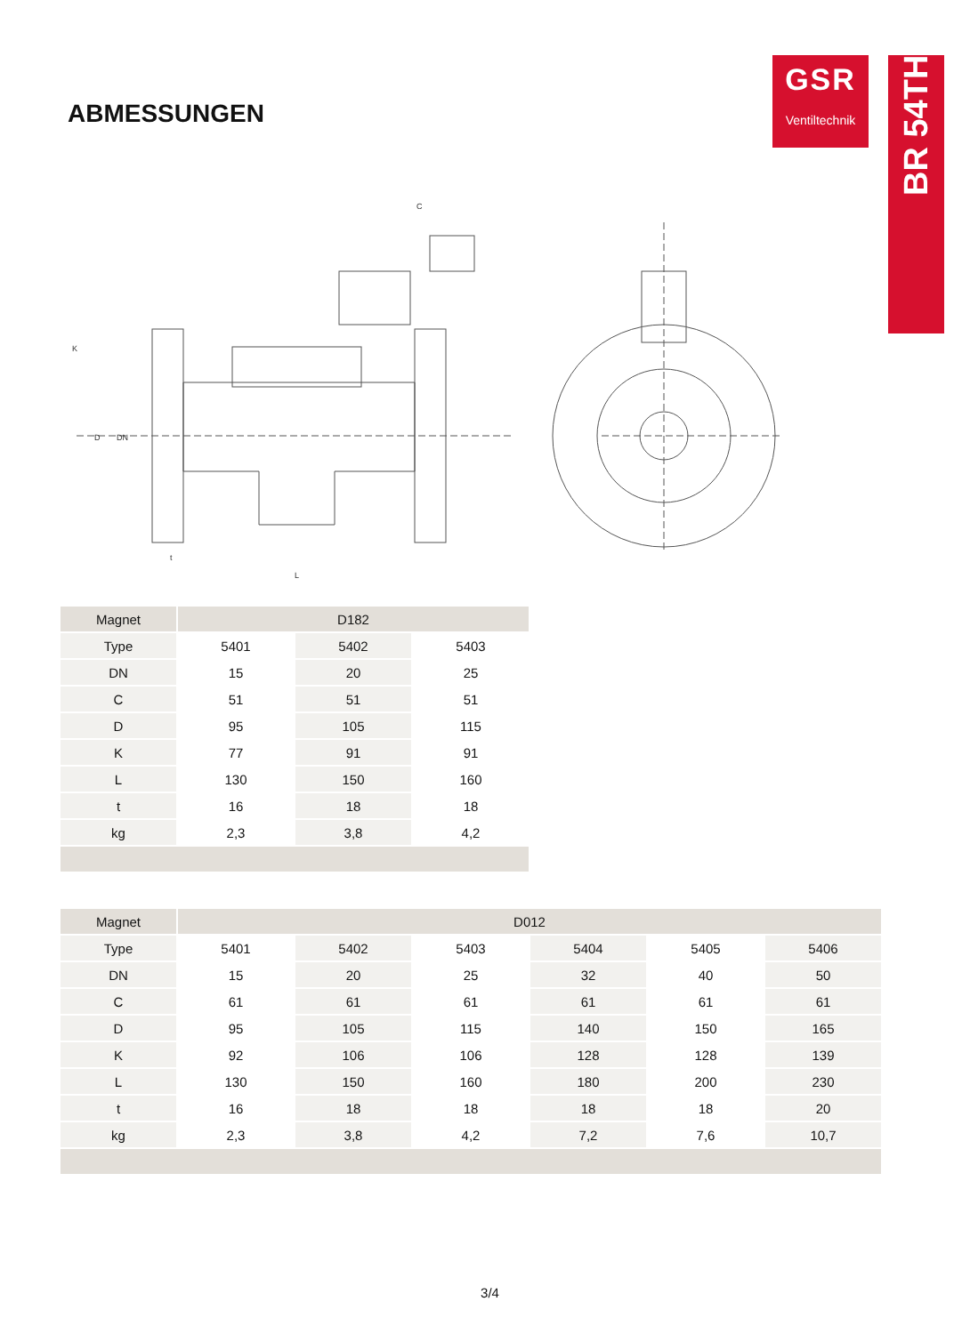ABMESSUNGEN
GSR
Ventiltechnik
BR 54TH
L
C
K
D
DN
t
| Magnet | D182 | | |
| Type | 5401 | 5402 | 5403 |
| DN | 15 | 20 | 25 |
| C | 51 | 51 | 51 |
| D | 95 | 105 | 115 |
| K | 77 | 91 | 91 |
| L | 130 | 150 | 160 |
| t | 16 | 18 | 18 |
| kg | 2,3 | 3,8 | 4,2 |
| Magnet | D012 | | | | | |
| Type | 5401 | 5402 | 5403 | 5404 | 5405 | 5406 |
| DN | 15 | 20 | 25 | 32 | 40 | 50 |
| C | 61 | 61 | 61 | 61 | 61 | 61 |
| D | 95 | 105 | 115 | 140 | 150 | 165 |
| K | 92 | 106 | 106 | 128 | 128 | 139 |
| L | 130 | 150 | 160 | 180 | 200 | 230 |
| t | 16 | 18 | 18 | 18 | 18 | 20 |
| kg | 2,3 | 3,8 | 4,2 | 7,2 | 7,6 | 10,7 |
3/4